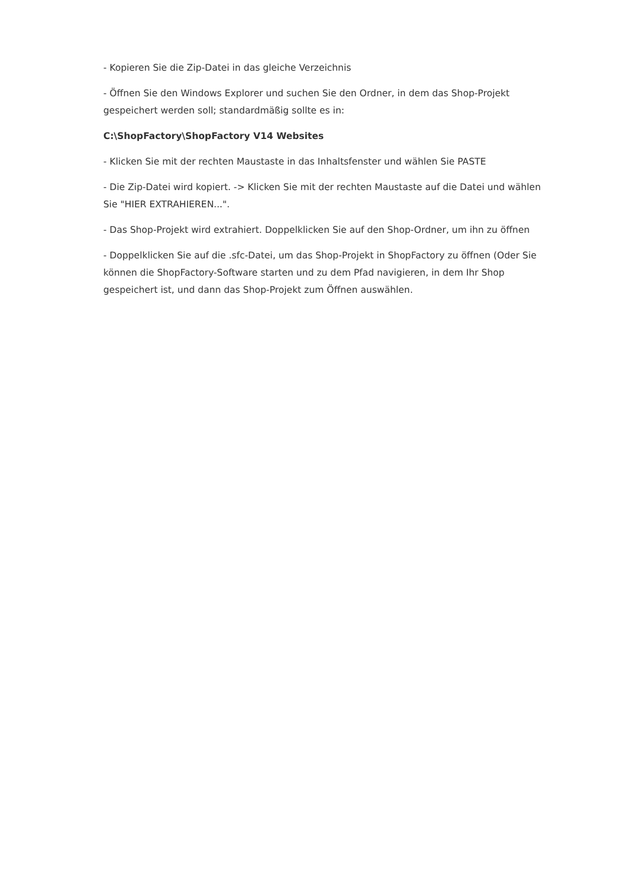- Kopieren Sie die Zip-Datei in das gleiche Verzeichnis
- Öffnen Sie den Windows Explorer und suchen Sie den Ordner, in dem das Shop-Projekt gespeichert werden soll; standardmäßig sollte es in:
C:\ShopFactory\ShopFactory V14 Websites
- Klicken Sie mit der rechten Maustaste in das Inhaltsfenster und wählen Sie PASTE
- Die Zip-Datei wird kopiert. -> Klicken Sie mit der rechten Maustaste auf die Datei und wählen Sie "HIER EXTRAHIEREN...".
- Das Shop-Projekt wird extrahiert. Doppelklicken Sie auf den Shop-Ordner, um ihn zu öffnen
- Doppelklicken Sie auf die .sfc-Datei, um das Shop-Projekt in ShopFactory zu öffnen (Oder Sie können die ShopFactory-Software starten und zu dem Pfad navigieren, in dem Ihr Shop gespeichert ist, und dann das Shop-Projekt zum Öffnen auswählen.